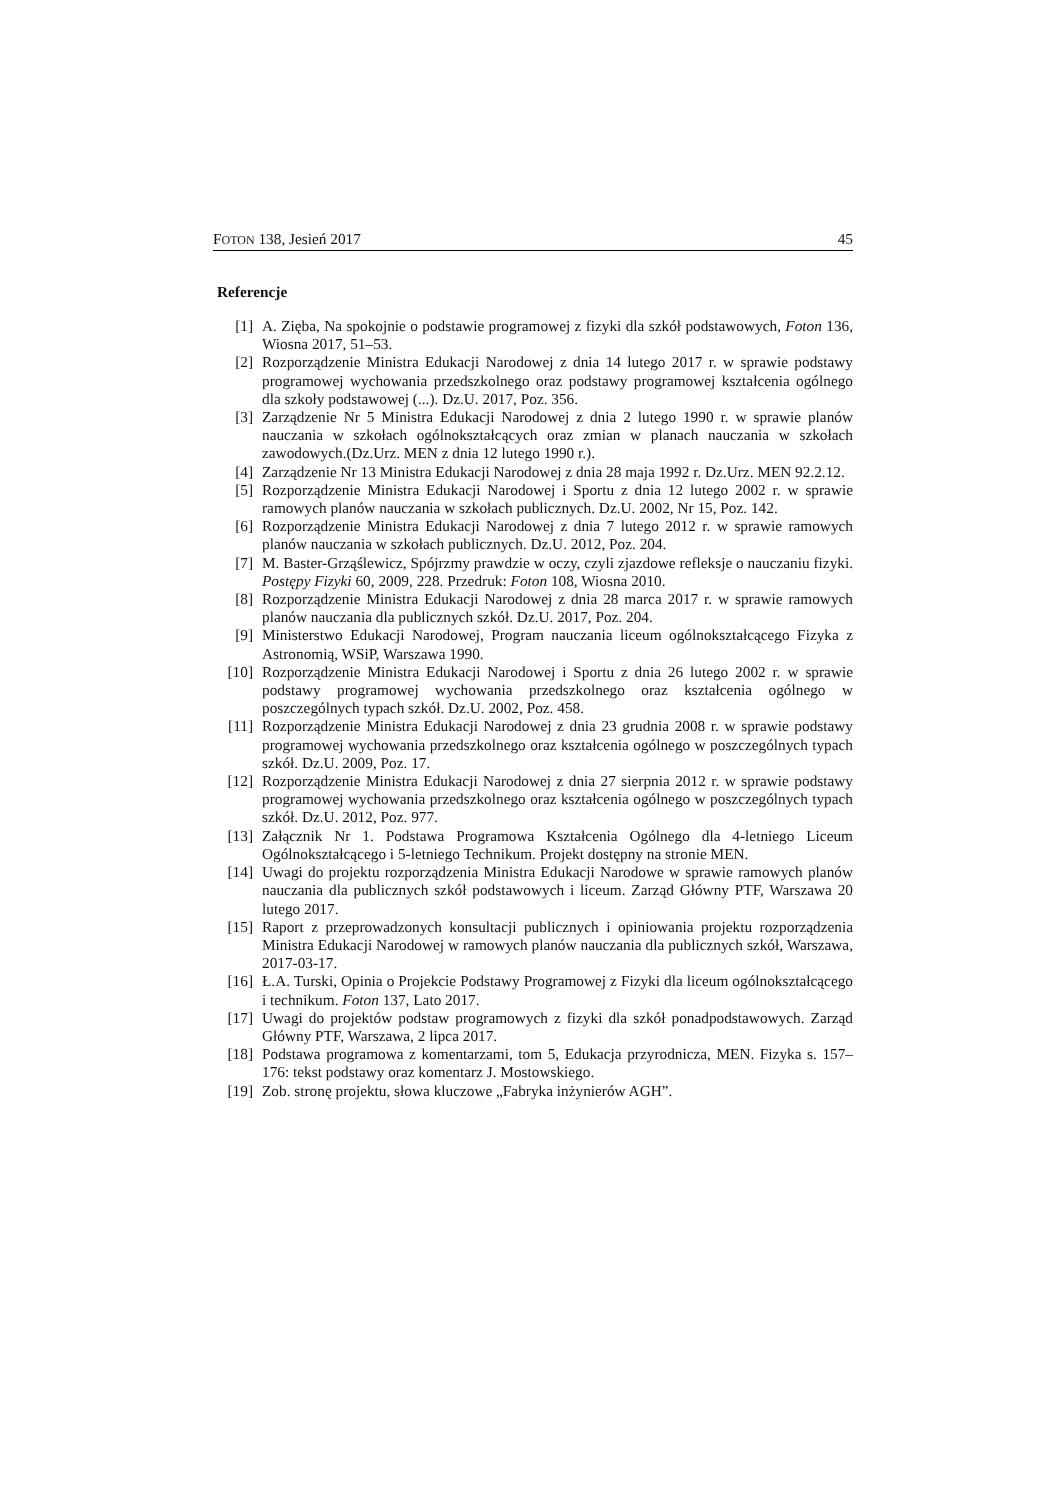FOTON 138, Jesień 2017 45
Referencje
[1] A. Zięba, Na spokojnie o podstawie programowej z fizyki dla szkół podstawowych, Foton 136, Wiosna 2017, 51–53.
[2] Rozporządzenie Ministra Edukacji Narodowej z dnia 14 lutego 2017 r. w sprawie podstawy programowej wychowania przedszkolnego oraz podstawy programowej kształcenia ogólnego dla szkoły podstawowej (...). Dz.U. 2017, Poz. 356.
[3] Zarządzenie Nr 5 Ministra Edukacji Narodowej z dnia 2 lutego 1990 r. w sprawie planów nauczania w szkołach ogólnokształcących oraz zmian w planach nauczania w szkołach zawodowych.(Dz.Urz. MEN z dnia 12 lutego 1990 r.).
[4] Zarządzenie Nr 13 Ministra Edukacji Narodowej z dnia 28 maja 1992 r. Dz.Urz. MEN 92.2.12.
[5] Rozporządzenie Ministra Edukacji Narodowej i Sportu z dnia 12 lutego 2002 r. w sprawie ramowych planów nauczania w szkołach publicznych. Dz.U. 2002, Nr 15, Poz. 142.
[6] Rozporządzenie Ministra Edukacji Narodowej z dnia 7 lutego 2012 r. w sprawie ramowych planów nauczania w szkołach publicznych. Dz.U. 2012, Poz. 204.
[7] M. Baster-Grząślewicz, Spójrzmy prawdzie w oczy, czyli zjazdowe refleksje o nauczaniu fizyki. Postępy Fizyki 60, 2009, 228. Przedruk: Foton 108, Wiosna 2010.
[8] Rozporządzenie Ministra Edukacji Narodowej z dnia 28 marca 2017 r. w sprawie ramowych planów nauczania dla publicznych szkół. Dz.U. 2017, Poz. 204.
[9] Ministerstwo Edukacji Narodowej, Program nauczania liceum ogólnokształcącego Fizyka z Astronomią, WSiP, Warszawa 1990.
[10] Rozporządzenie Ministra Edukacji Narodowej i Sportu z dnia 26 lutego 2002 r. w sprawie podstawy programowej wychowania przedszkolnego oraz kształcenia ogólnego w poszczególnych typach szkół. Dz.U. 2002, Poz. 458.
[11] Rozporządzenie Ministra Edukacji Narodowej z dnia 23 grudnia 2008 r. w sprawie podstawy programowej wychowania przedszkolnego oraz kształcenia ogólnego w poszczególnych typach szkół. Dz.U. 2009, Poz. 17.
[12] Rozporządzenie Ministra Edukacji Narodowej z dnia 27 sierpnia 2012 r. w sprawie podstawy programowej wychowania przedszkolnego oraz kształcenia ogólnego w poszczególnych typach szkół. Dz.U. 2012, Poz. 977.
[13] Załącznik Nr 1. Podstawa Programowa Kształcenia Ogólnego dla 4-letniego Liceum Ogólnokształcącego i 5-letniego Technikum. Projekt dostępny na stronie MEN.
[14] Uwagi do projektu rozporządzenia Ministra Edukacji Narodowe w sprawie ramowych planów nauczania dla publicznych szkół podstawowych i liceum. Zarząd Główny PTF, Warszawa 20 lutego 2017.
[15] Raport z przeprowadzonych konsultacji publicznych i opiniowania projektu rozporządzenia Ministra Edukacji Narodowej w ramowych planów nauczania dla publicznych szkół, Warszawa, 2017-03-17.
[16] Ł.A. Turski, Opinia o Projekcie Podstawy Programowej z Fizyki dla liceum ogólnokształcącego i technikum. Foton 137, Lato 2017.
[17] Uwagi do projektów podstaw programowych z fizyki dla szkół ponadpodstawowych. Zarząd Główny PTF, Warszawa, 2 lipca 2017.
[18] Podstawa programowa z komentarzami, tom 5, Edukacja przyrodnicza, MEN. Fizyka s. 157–176: tekst podstawy oraz komentarz J. Mostowskiego.
[19] Zob. stronę projektu, słowa kluczowe „Fabryka inżynierów AGH”.